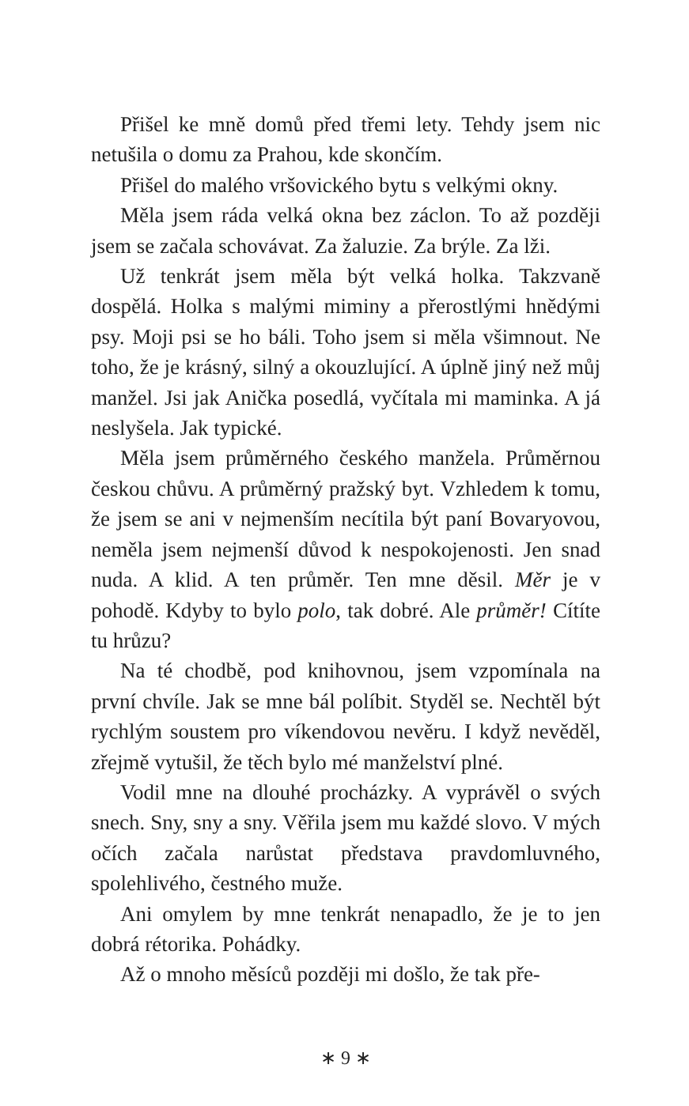Přišel ke mně domů před třemi lety. Tehdy jsem nic netušila o domu za Prahou, kde skončím.
Přišel do malého vršovického bytu s velkými okny.
Měla jsem ráda velká okna bez záclon. To až později jsem se začala schovávat. Za žaluzie. Za brýle. Za lži.
Už tenkrát jsem měla být velká holka. Takzvaně dospělá. Holka s malými miminy a přerostlými hnědými psy. Moji psi se ho báli. Toho jsem si měla všimnout. Ne toho, že je krásný, silný a okouzlující. A úplně jiný než můj manžel. Jsi jak Anička posedlá, vyčítala mi maminka. A já neslyšela. Jak typické.
Měla jsem průměrného českého manžela. Průměrnou českou chůvu. A průměrný pražský byt. Vzhledem k tomu, že jsem se ani v nejmenším necítila být paní Bovaryovou, neměla jsem nejmenší důvod k nespokojenosti. Jen snad nuda. A klid. A ten průměr. Ten mne děsil. Měr je v pohodě. Kdyby to bylo polo, tak dobré. Ale průměr! Cítíte tu hrůzu?
Na té chodbě, pod knihovnou, jsem vzpomínala na první chvíle. Jak se mne bál políbit. Styděl se. Nechtěl být rychlým soustem pro víkendovou nevěru. I když nevěděl, zřejmě vytušil, že těch bylo mé manželství plné.
Vodil mne na dlouhé procházky. A vyprávěl o svých snech. Sny, sny a sny. Věřila jsem mu každé slovo. V mých očích začala narůstat představa pravdomluvného, spolehlivého, čestného muže.
Ani omylem by mne tenkrát nenapadlo, že je to jen dobrá rétorika. Pohádky.
Až o mnoho měsíců později mi došlo, že tak pře-
∗ 9 ∗